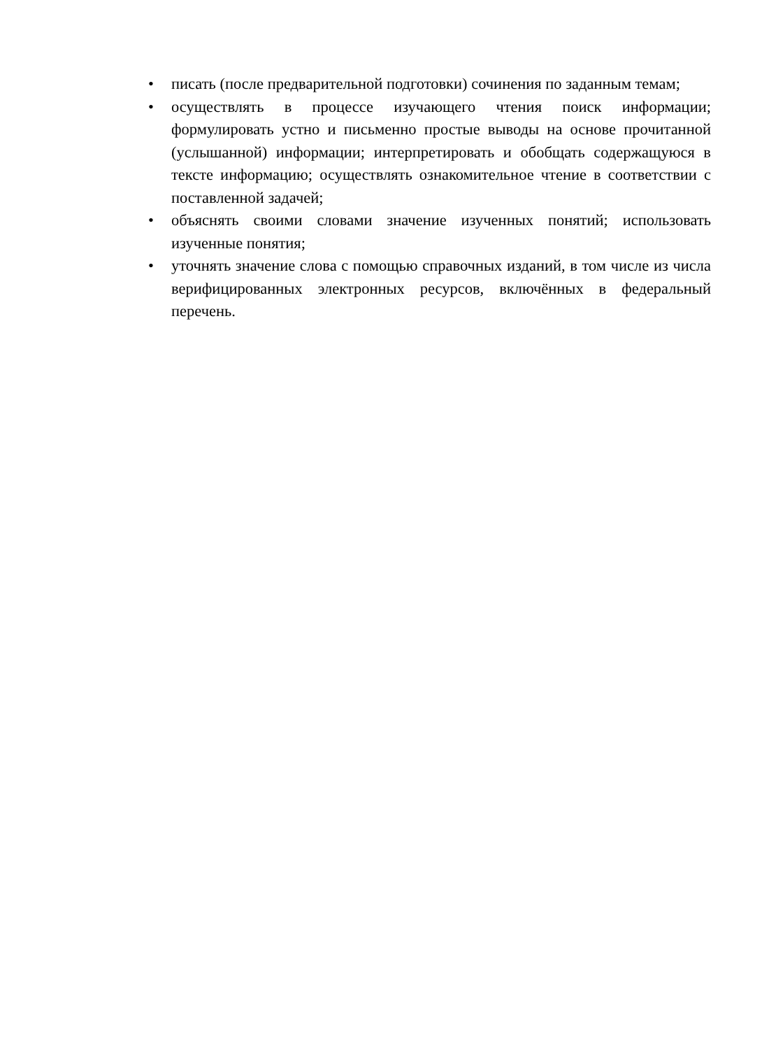• писать (после предварительной подготовки) сочинения по заданным темам;
• осуществлять в процессе изучающего чтения поиск информации; формулировать устно и письменно простые выводы на основе прочитанной (услышанной) информации; интерпретировать и обобщать содержащуюся в тексте информацию; осуществлять ознакомительное чтение в соответствии с поставленной задачей;
• объяснять своими словами значение изученных понятий; использовать изученные понятия;
• уточнять значение слова с помощью справочных изданий, в том числе из числа верифицированных электронных ресурсов, включённых в федеральный перечень.